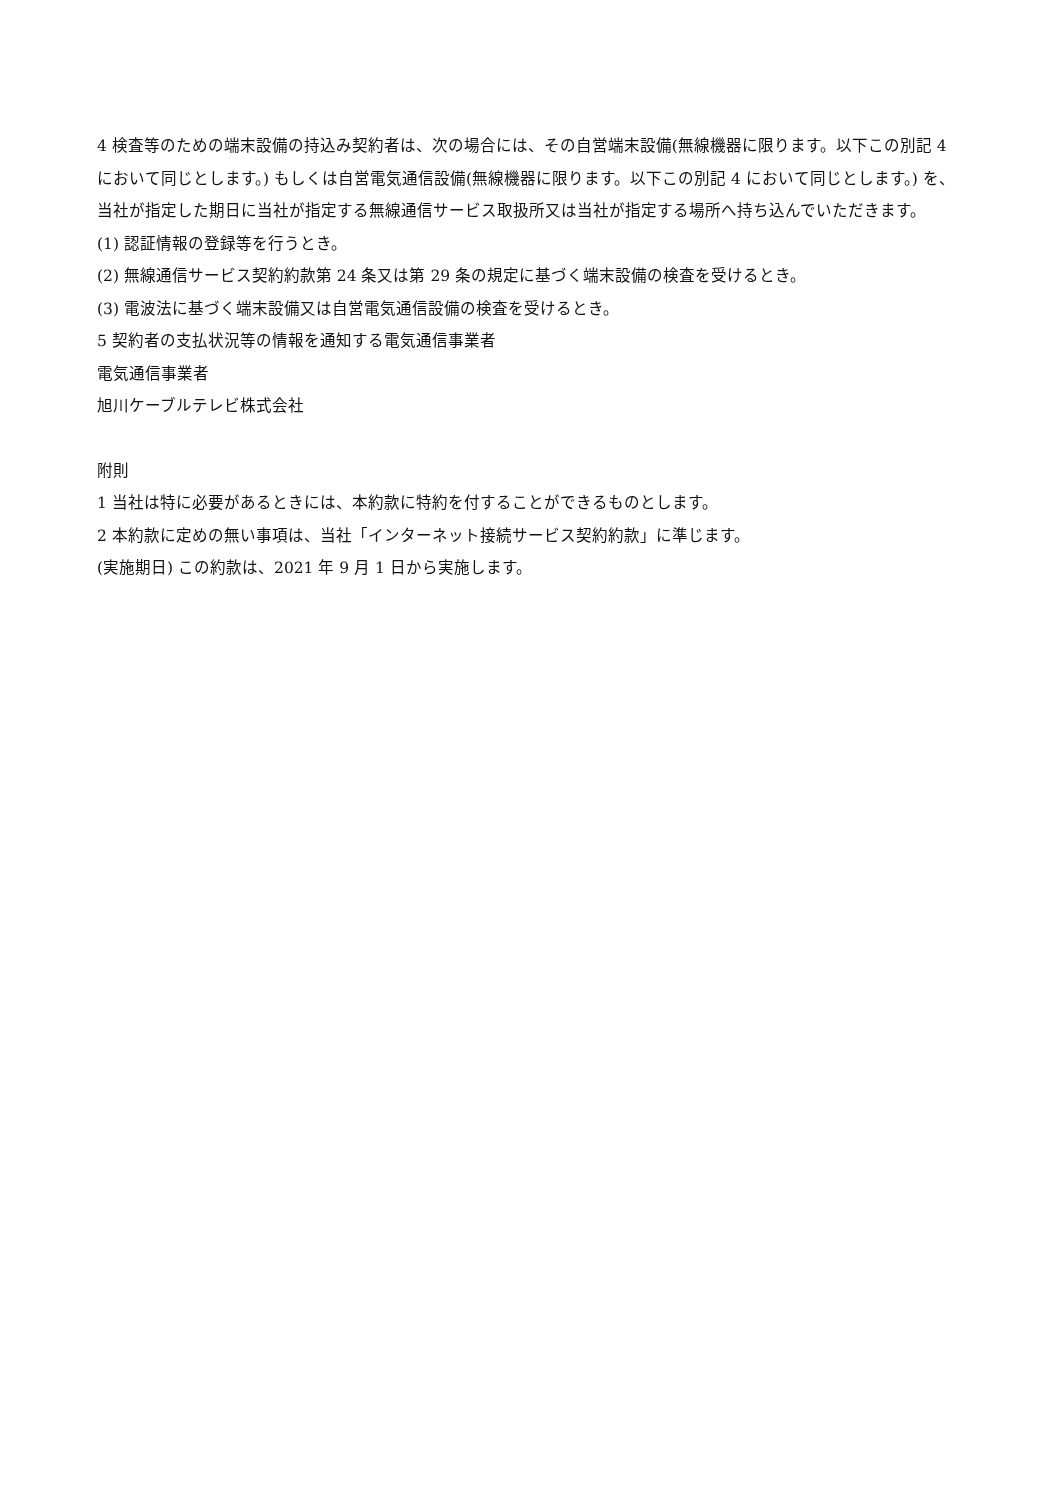4 検査等のための端末設備の持込み契約者は、次の場合には、その自営端末設備(無線機器に限ります。以下この別記 4 において同じとします。) もしくは自営電気通信設備(無線機器に限ります。以下この別記 4 において同じとします。) を、当社が指定した期日に当社が指定する無線通信サービス取扱所又は当社が指定する場所へ持ち込んでいただきます。
(1) 認証情報の登録等を行うとき。
(2) 無線通信サービス契約約款第 24 条又は第 29 条の規定に基づく端末設備の検査を受けるとき。
(3) 電波法に基づく端末設備又は自営電気通信設備の検査を受けるとき。
5 契約者の支払状況等の情報を通知する電気通信事業者
電気通信事業者
旭川ケーブルテレビ株式会社
附則
1 当社は特に必要があるときには、本約款に特約を付することができるものとします。
2 本約款に定めの無い事項は、当社「インターネット接続サービス契約約款」に準じます。
(実施期日) この約款は、2021 年 9 月 1 日から実施します。